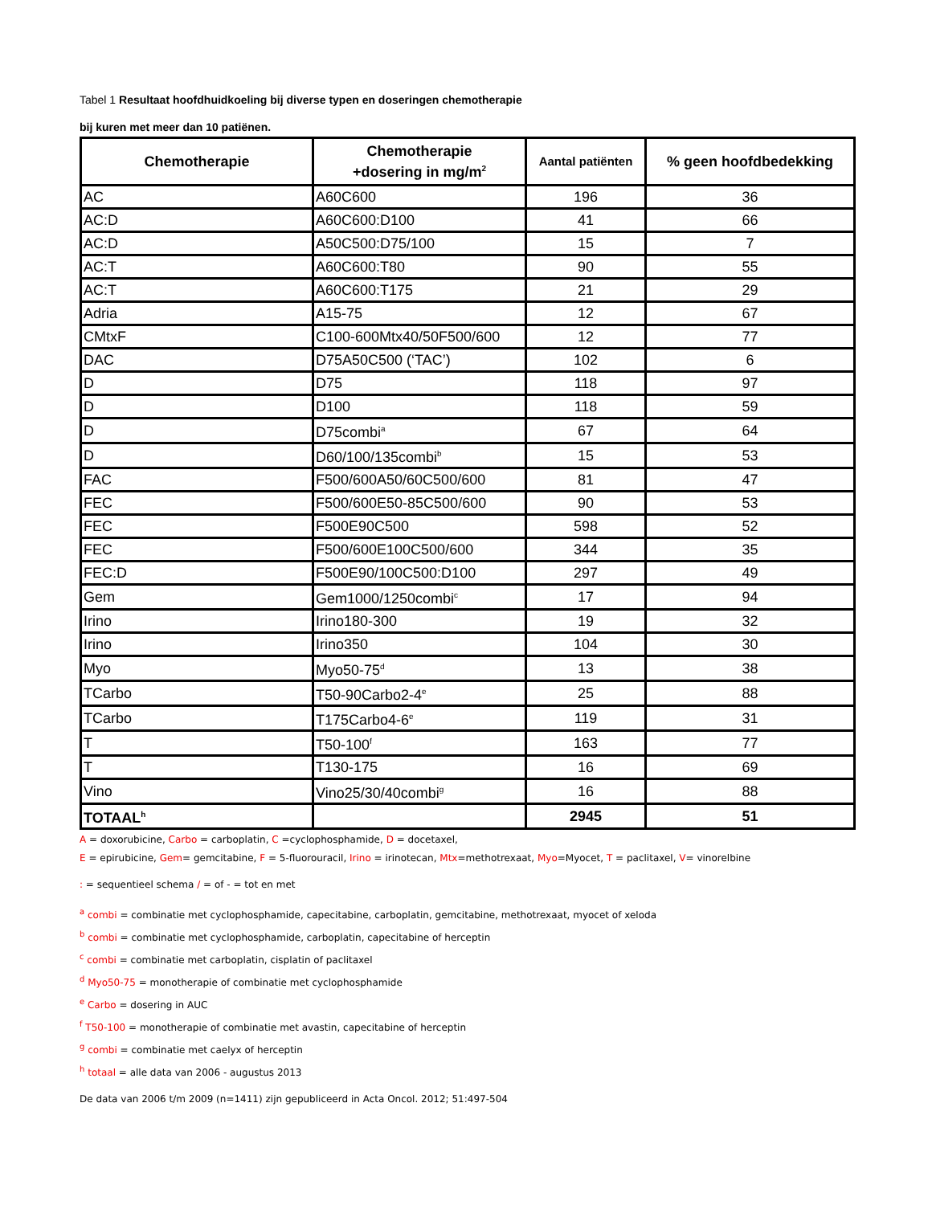Tabel 1 Resultaat hoofdhuidkoeling bij diverse typen en doseringen chemotherapie
bij kuren met meer dan 10 patiënen.
| Chemotherapie | Chemotherapie +dosering in mg/m<sup>2</sup> | Aantal patiënten | % geen hoofdbedekking |
| --- | --- | --- | --- |
| AC | A60C600 | 196 | 36 |
| AC:D | A60C600:D100 | 41 | 66 |
| AC:D | A50C500:D75/100 | 15 | 7 |
| AC:T | A60C600:T80 | 90 | 55 |
| AC:T | A60C600:T175 | 21 | 29 |
| Adria | A15-75 | 12 | 67 |
| CMtxF | C100-600Mtx40/50F500/600 | 12 | 77 |
| DAC | D75A50C500 (‘TAC’) | 102 | 6 |
| D | D75 | 118 | 97 |
| D | D100 | 118 | 59 |
| D | D75combi<sup>a</sup> | 67 | 64 |
| D | D60/100/135combi<sup>b</sup> | 15 | 53 |
| FAC | F500/600A50/60C500/600 | 81 | 47 |
| FEC | F500/600E50-85C500/600 | 90 | 53 |
| FEC | F500E90C500 | 598 | 52 |
| FEC | F500/600E100C500/600 | 344 | 35 |
| FEC:D | F500E90/100C500:D100 | 297 | 49 |
| Gem | Gem1000/1250combi<sup>c</sup> | 17 | 94 |
| Irino | Irino180-300 | 19 | 32 |
| Irino | Irino350 | 104 | 30 |
| Myo | Myo50-75<sup>d</sup> | 13 | 38 |
| TCarbo | T50-90Carbo2-4<sup>e</sup> | 25 | 88 |
| TCarbo | T175Carbo4-6<sup>e</sup> | 119 | 31 |
| T | T50-100<sup>f</sup> | 163 | 77 |
| T | T130-175 | 16 | 69 |
| Vino | Vino25/30/40combi<sup>g</sup> | 16 | 88 |
| TOTAAL<sup>h</sup> | | 2945 | 51 |
A = doxorubicine, Carbo = carboplatin, C =cyclophosphamide, D = docetaxel,
E = epirubicine, Gem= gemcitabine, F = 5-fluorouracil, Irino = irinotecan, Mtx=methotrexaat, Myo=Myocet, T = paclitaxel, V= vinorelbine
: = sequentieel schema / = of - = tot en met
<sup>a</sup> combi = combinatie met cyclophosphamide, capecitabine, carboplatin, gemcitabine, methotrexaat, myocet of xeloda
<sup>b</sup> combi = combinatie met cyclophosphamide, carboplatin, capecitabine of herceptin
<sup>c</sup> combi = combinatie met carboplatin, cisplatin of paclitaxel
<sup>d</sup> Myo50-75 = monotherapie of combinatie met cyclophosphamide
<sup>e</sup> Carbo = dosering in AUC
<sup>f</sup> T50-100 = monotherapie of combinatie met avastin, capecitabine of herceptin
<sup>g</sup> combi = combinatie met caelyx of herceptin
<sup>h</sup> totaal = alle data van 2006 - augustus 2013
De data van 2006 t/m 2009 (n=1411) zijn gepubliceerd in Acta Oncol. 2012; 51:497-504